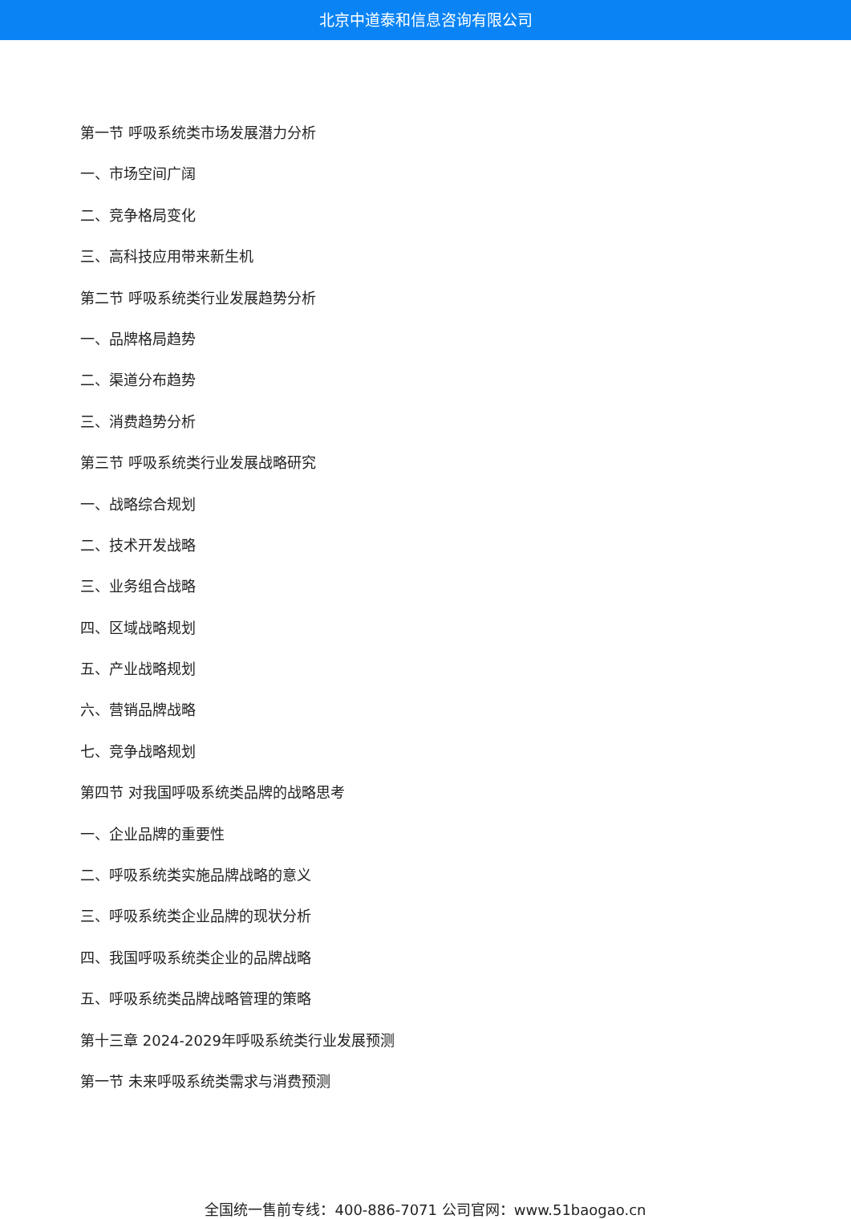北京中道泰和信息咨询有限公司
第一节 呼吸系统类市场发展潜力分析
一、市场空间广阔
二、竞争格局变化
三、高科技应用带来新生机
第二节 呼吸系统类行业发展趋势分析
一、品牌格局趋势
二、渠道分布趋势
三、消费趋势分析
第三节 呼吸系统类行业发展战略研究
一、战略综合规划
二、技术开发战略
三、业务组合战略
四、区域战略规划
五、产业战略规划
六、营销品牌战略
七、竞争战略规划
第四节 对我国呼吸系统类品牌的战略思考
一、企业品牌的重要性
二、呼吸系统类实施品牌战略的意义
三、呼吸系统类企业品牌的现状分析
四、我国呼吸系统类企业的品牌战略
五、呼吸系统类品牌战略管理的策略
第十三章 2024-2029年呼吸系统类行业发展预测
第一节 未来呼吸系统类需求与消费预测
全国统一售前专线：400-886-7071 公司官网：www.51baogao.cn